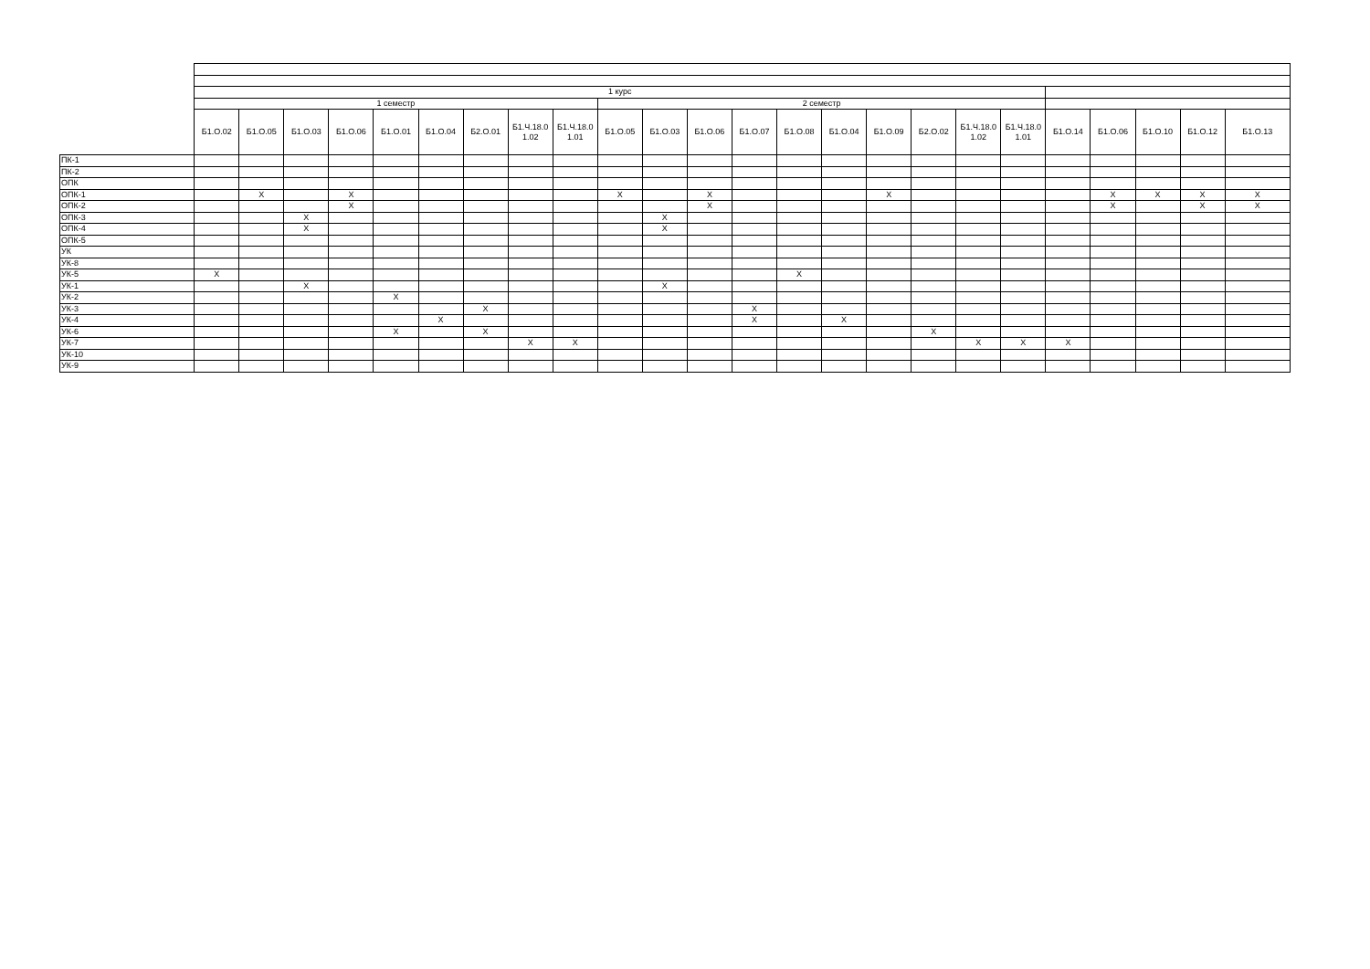| | 1 курс | | | | | | | | | | | | | | | | | | | | | | | |
| | 1 семестр | | | | | | | | | 2 семестр | | | | | | | | | | | | | | |
| | Б1.О.02 | Б1.О.05 | Б1.О.03 | Б1.О.06 | Б1.О.01 | Б1.О.04 | Б2.О.01 | Б1.Ч.18.0 1.02 | Б1.Ч.18.0 1.01 | Б1.О.05 | Б1.О.03 | Б1.О.06 | Б1.О.07 | Б1.О.08 | Б1.О.04 | Б1.О.09 | Б2.О.02 | Б1.Ч.18.0 1.02 | Б1.Ч.18.0 1.01 | Б1.О.14 | Б1.О.06 | Б1.О.10 | Б1.О.12 | Б1.О.13 |
| ПК-1 | | | | | | | | | | | | | | | | | | | | | | | | |
| ПК-2 | | | | | | | | | | | | | | | | | | | | | | | | |
| ОПК | | | | | | | | | | | | | | | | | | | | | | | | |
| ОПК-1 | | X | | X | | | | | | X | | X | | | | X | | | | | X | X | X | X |
| ОПК-2 | | | | X | | | | | | | | X | | | | | | | | | X | | X | X |
| ОПК-3 | | | X | | | | | | | | X | | | | | | | | | | | | | |
| ОПК-4 | | | X | | | | | | | | X | | | | | | | | | | | | | |
| ОПК-5 | | | | | | | | | | | | | | | | | | | | | | | | |
| УК | | | | | | | | | | | | | | | | | | | | | | | | |
| УК-8 | | | | | | | | | | | | | | | | | | | | | | | | |
| УК-5 | X | | | | | | | | | | | | | X | | | | | | | | | | |
| УК-1 | | | X | | | | | | | | X | | | | | | | | | | | | | |
| УК-2 | | | | | X | | | | | | | | | | | | | | | | | | | |
| УК-3 | | | | | | | X | | | | | | X | | | | | | | | | | | |
| УК-4 | | | | | | X | | | | | | | X | | X | | | | | | | | | |
| УК-6 | | | | | X | | X | | | | | | | | | | X | | | | | | | |
| УК-7 | | | | | | | | X | X | | | | | | | | | X | X | X | | | | |
| УК-10 | | | | | | | | | | | | | | | | | | | | | | | | |
| УК-9 | | | | | | | | | | | | | | | | | | | | | | | | |